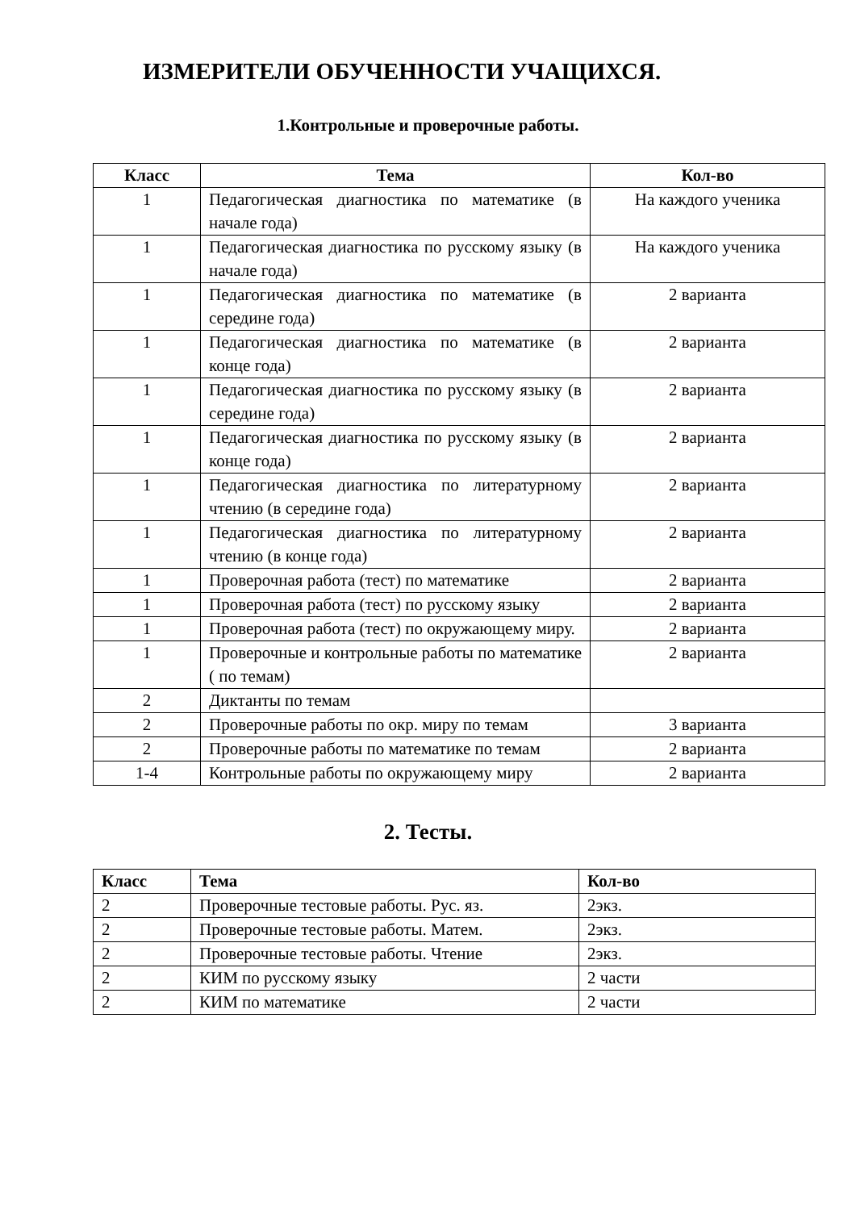ИЗМЕРИТЕЛИ ОБУЧЕННОСТИ УЧАЩИХСЯ.
1.Контрольные и проверочные работы.
| Класс | Тема | Кол-во |
| --- | --- | --- |
| 1 | Педагогическая диагностика по математике (в начале года) | На каждого ученика |
| 1 | Педагогическая диагностика по русскому языку (в начале года) | На каждого ученика |
| 1 | Педагогическая диагностика по математике (в середине года) | 2 варианта |
| 1 | Педагогическая диагностика по математике (в конце года) | 2 варианта |
| 1 | Педагогическая диагностика по русскому языку (в середине года) | 2 варианта |
| 1 | Педагогическая диагностика по русскому языку (в конце года) | 2 варианта |
| 1 | Педагогическая диагностика по литературному чтению (в середине года) | 2 варианта |
| 1 | Педагогическая диагностика по литературному чтению (в конце года) | 2 варианта |
| 1 | Проверочная работа (тест) по математике | 2 варианта |
| 1 | Проверочная работа (тест) по русскому языку | 2 варианта |
| 1 | Проверочная работа (тест) по окружающему миру. | 2 варианта |
| 1 | Проверочные и контрольные работы по математике ( по темам) | 2 варианта |
| 2 | Диктанты по темам | |
| 2 | Проверочные работы по окр. миру по темам | 3 варианта |
| 2 | Проверочные работы по математике по темам | 2 варианта |
| 1-4 | Контрольные работы по окружающему миру | 2 варианта |
2. Тесты.
| Класс | Тема | Кол-во |
| --- | --- | --- |
| 2 | Проверочные тестовые работы. Рус. яз. | 2экз. |
| 2 | Проверочные тестовые работы. Матем. | 2экз. |
| 2 | Проверочные тестовые работы. Чтение | 2экз. |
| 2 | КИМ по русскому языку | 2 части |
| 2 | КИМ по математике | 2 части |